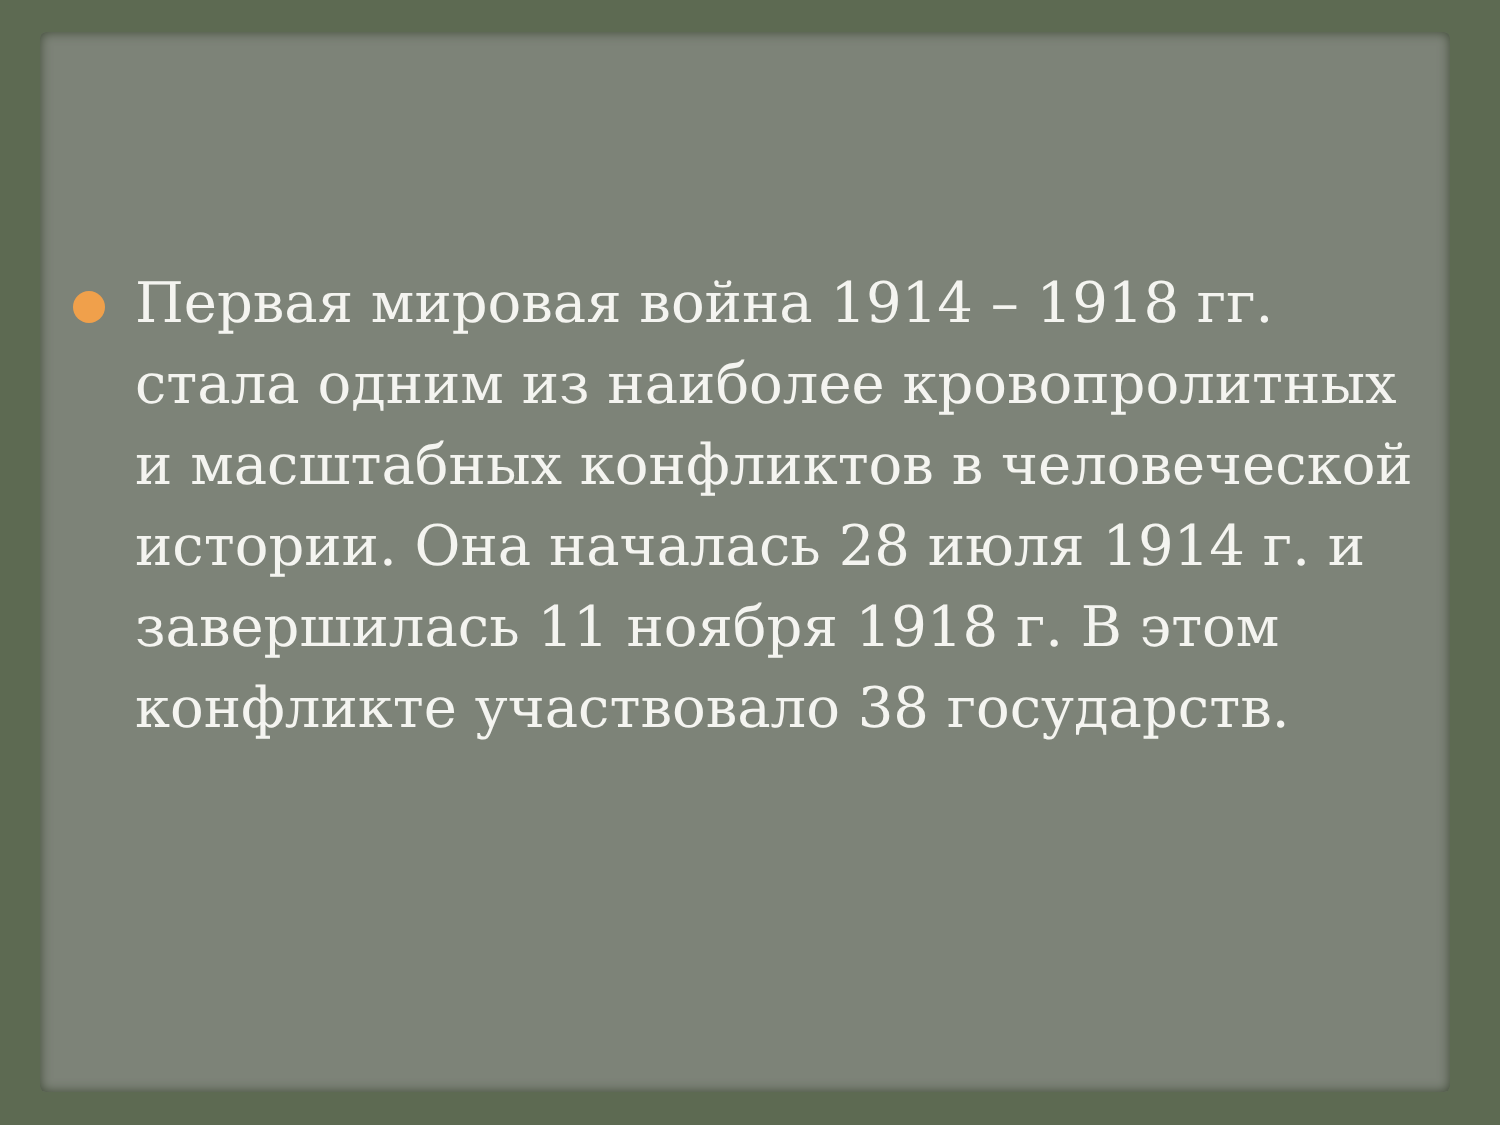Первая мировая война 1914 – 1918 гг. стала одним из наиболее кровопролитных и масштабных конфликтов в человеческой истории. Она началась 28 июля 1914 г. и завершилась 11 ноября 1918 г. В этом конфликте участвовало 38 государств.